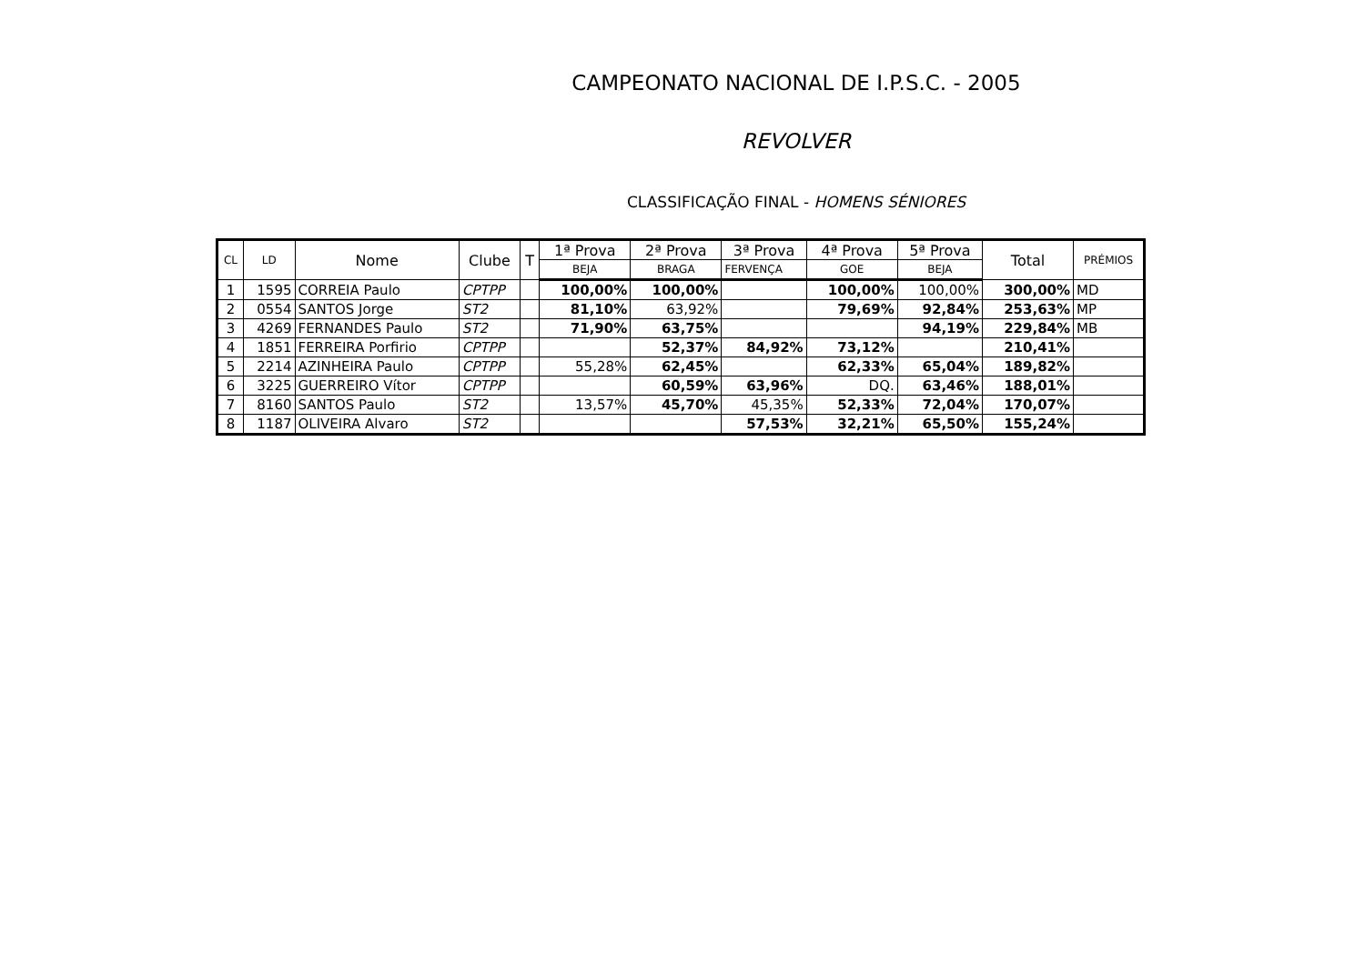CAMPEONATO NACIONAL DE I.P.S.C. - 2005
REVOLVER
CLASSIFICAÇÃO FINAL - HOMENS SÉNIORES
| CL | LD | Nome | Clube | T | 1ª Prova | 2ª Prova | 3ª Prova | 4ª Prova | 5ª Prova | Total | PRÉMIOS |
| --- | --- | --- | --- | --- | --- | --- | --- | --- | --- | --- | --- |
| | | | | | BEJA | BRAGA | FERVENÇA | GOE | BEJA | | |
| 1 | 1595 | CORREIA Paulo | CPTPP | | 100,00% | 100,00% | | 100,00% | 100,00% | 300,00% | MD |
| 2 | 0554 | SANTOS Jorge | ST2 | | 81,10% | 63,92% | | 79,69% | 92,84% | 253,63% | MP |
| 3 | 4269 | FERNANDES Paulo | ST2 | | 71,90% | 63,75% | | | 94,19% | 229,84% | MB |
| 4 | 1851 | FERREIRA Porfirio | CPTPP | | | 52,37% | 84,92% | 73,12% | | 210,41% | |
| 5 | 2214 | AZINHEIRA Paulo | CPTPP | | 55,28% | 62,45% | | 62,33% | 65,04% | 189,82% | |
| 6 | 3225 | GUERREIRO Vítor | CPTPP | | | 60,59% | 63,96% | DQ. | 63,46% | 188,01% | |
| 7 | 8160 | SANTOS Paulo | ST2 | | 13,57% | 45,70% | 45,35% | 52,33% | 72,04% | 170,07% | |
| 8 | 1187 | OLIVEIRA Alvaro | ST2 | | | | 57,53% | 32,21% | 65,50% | 155,24% | |